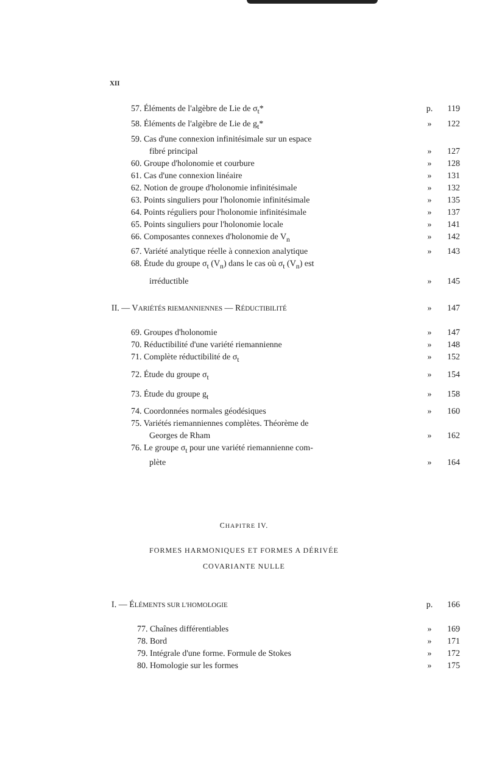XII
57. Éléments de l'algèbre de Lie de σ<sub>t</sub>* p. 119
58. Éléments de l'algèbre de Lie de g<sub>t</sub>* » 122
59. Cas d'une connexion infinitésimale sur un espace
fibré principal » 127
60. Groupe d'holonomie et courbure » 128
61. Cas d'une connexion linéaire » 131
62. Notion de groupe d'holonomie infinitésimale » 132
63. Points singuliers pour l'holonomie infinitésimale » 135
64. Points réguliers pour l'holonomie infinitésimale » 137
65. Points singuliers pour l'holonomie locale » 141
66. Composantes connexes d'holonomie de V<sub>n</sub> » 142
67. Variété analytique réelle à connexion analytique » 143
68. Étude du groupe σ<sub>t</sub> (V<sub>n</sub>) dans le cas où σ<sub>t</sub> (V<sub>n</sub>) est
irréductible » 145
II. — VARIÉTÉS RIEMANNIENNES — RÉDUCTIBILITÉ » 147
69. Groupes d'holonomie » 147
70. Réductibilité d'une variété riemannienne » 148
71. Complète réductibilité de σ<sub>t</sub> » 152
72. Étude du groupe σ<sub>t</sub> » 154
73. Étude du groupe g<sub>t</sub> » 158
74. Coordonnées normales géodésiques » 160
75. Variétés riemanniennes complètes. Théorème de
Georges de Rham » 162
76. Le groupe σ<sub>t</sub> pour une variété riemannienne com-
plète » 164
CHAPITRE IV.
FORMES HARMONIQUES ET FORMES A DÉRIVÉE
COVARIANTE NULLE
I. — ÉLÉMENTS SUR L'HOMOLOGIE p. 166
77. Chaînes différentiables » 169
78. Bord » 171
79. Intégrale d'une forme. Formule de Stokes » 172
80. Homologie sur les formes » 175